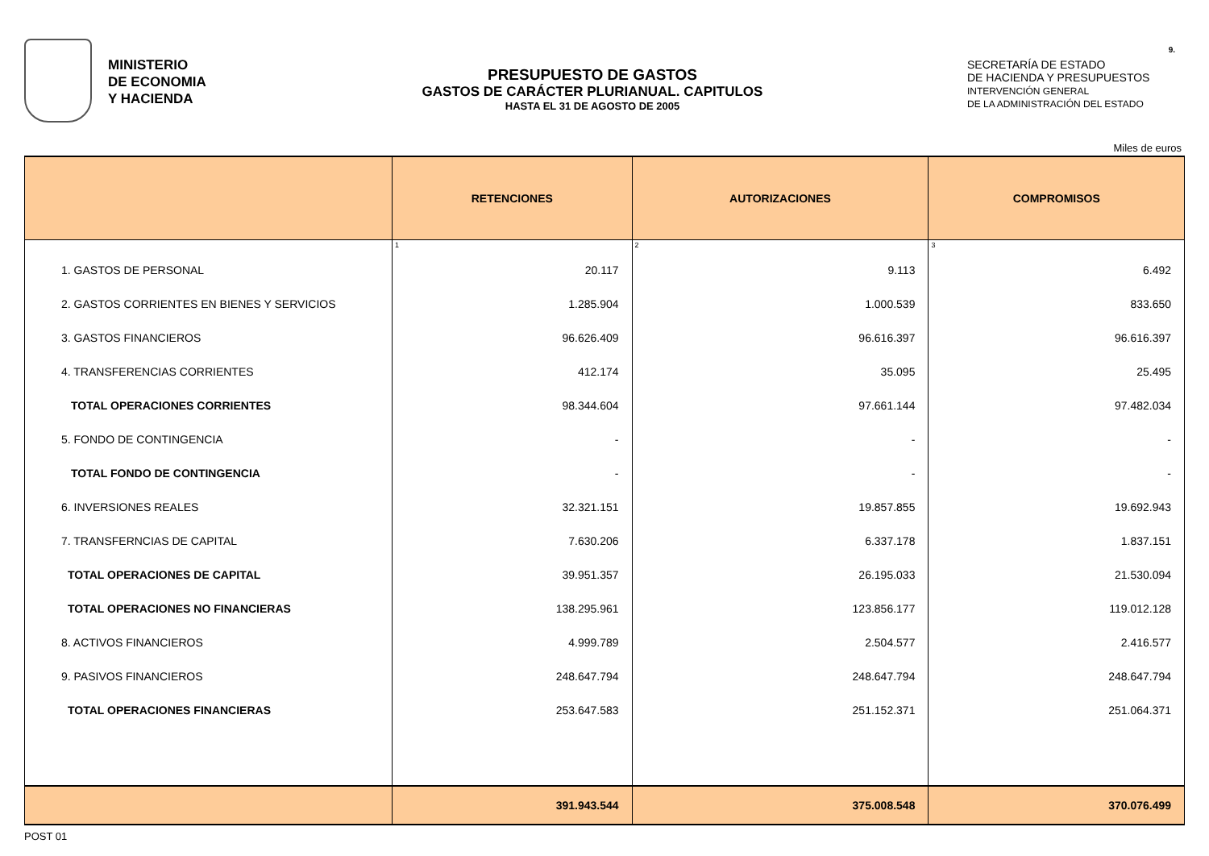MINISTERIO
DE ECONOMIA
Y HACIENDA
PRESUPUESTO DE GASTOS
GASTOS DE CARÁCTER PLURIANUAL. CAPITULOS
HASTA EL 31 DE AGOSTO DE 2005
SECRETARÍA DE ESTADO
DE HACIENDA Y PRESUPUESTOS
INTERVENCIÓN GENERAL
DE LA ADMINISTRACIÓN DEL ESTADO
9.
Miles de euros
| | RETENCIONES | AUTORIZACIONES | COMPROMISOS |
| --- | --- | --- | --- |
| | 1 | 2 | 3 |
| 1. GASTOS DE PERSONAL | 20.117 | 9.113 | 6.492 |
| 2. GASTOS CORRIENTES EN BIENES Y SERVICIOS | 1.285.904 | 1.000.539 | 833.650 |
| 3. GASTOS FINANCIEROS | 96.626.409 | 96.616.397 | 96.616.397 |
| 4. TRANSFERENCIAS CORRIENTES | 412.174 | 35.095 | 25.495 |
| TOTAL OPERACIONES CORRIENTES | 98.344.604 | 97.661.144 | 97.482.034 |
| 5. FONDO DE CONTINGENCIA | - | - | - |
| TOTAL FONDO DE CONTINGENCIA | - | - | - |
| 6. INVERSIONES REALES | 32.321.151 | 19.857.855 | 19.692.943 |
| 7. TRANSFERNCIAS DE CAPITAL | 7.630.206 | 6.337.178 | 1.837.151 |
| TOTAL OPERACIONES DE CAPITAL | 39.951.357 | 26.195.033 | 21.530.094 |
| TOTAL OPERACIONES NO FINANCIERAS | 138.295.961 | 123.856.177 | 119.012.128 |
| 8. ACTIVOS FINANCIEROS | 4.999.789 | 2.504.577 | 2.416.577 |
| 9. PASIVOS FINANCIEROS | 248.647.794 | 248.647.794 | 248.647.794 |
| TOTAL OPERACIONES FINANCIERAS | 253.647.583 | 251.152.371 | 251.064.371 |
| | 391.943.544 | 375.008.548 | 370.076.499 |
POST 01